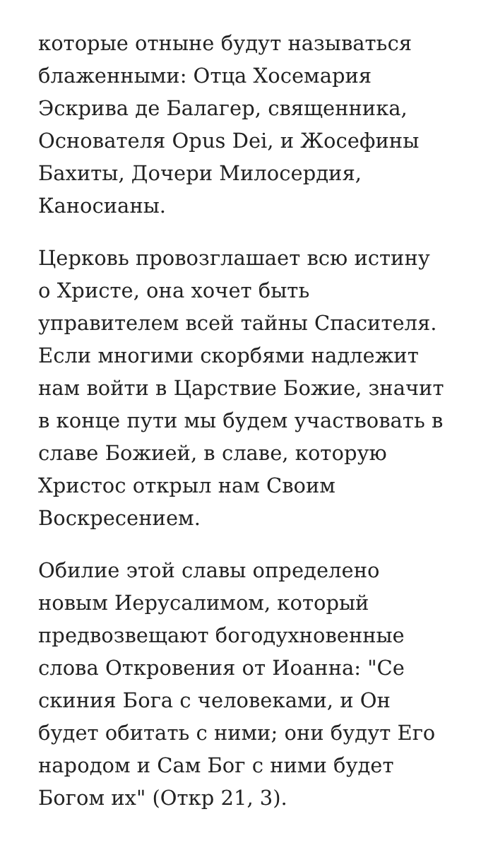которые отныне будут называться блаженными: Отца Хосемария Эскрива де Балагер, священника, Основателя Opus Dei, и Жосефины Бахиты, Дочери Милосердия, Каносианы.
Церковь провозглашает всю истину о Христе, она хочет быть управителем всей тайны Спасителя. Если многими скорбями надлежит нам войти в Царствие Божие, значит в конце пути мы будем участвовать в славе Божией, в славе, которую Христос открыл нам Своим Воскресением.
Обилие этой славы определено новым Иерусалимом, который предвозвещают богодухновенные слова Откровения от Иоанна: "Се скиния Бога с человеками, и Он будет обитать с ними; они будут Его народом и Сам Бог с ними будет Богом их" (Откр 21, 3).